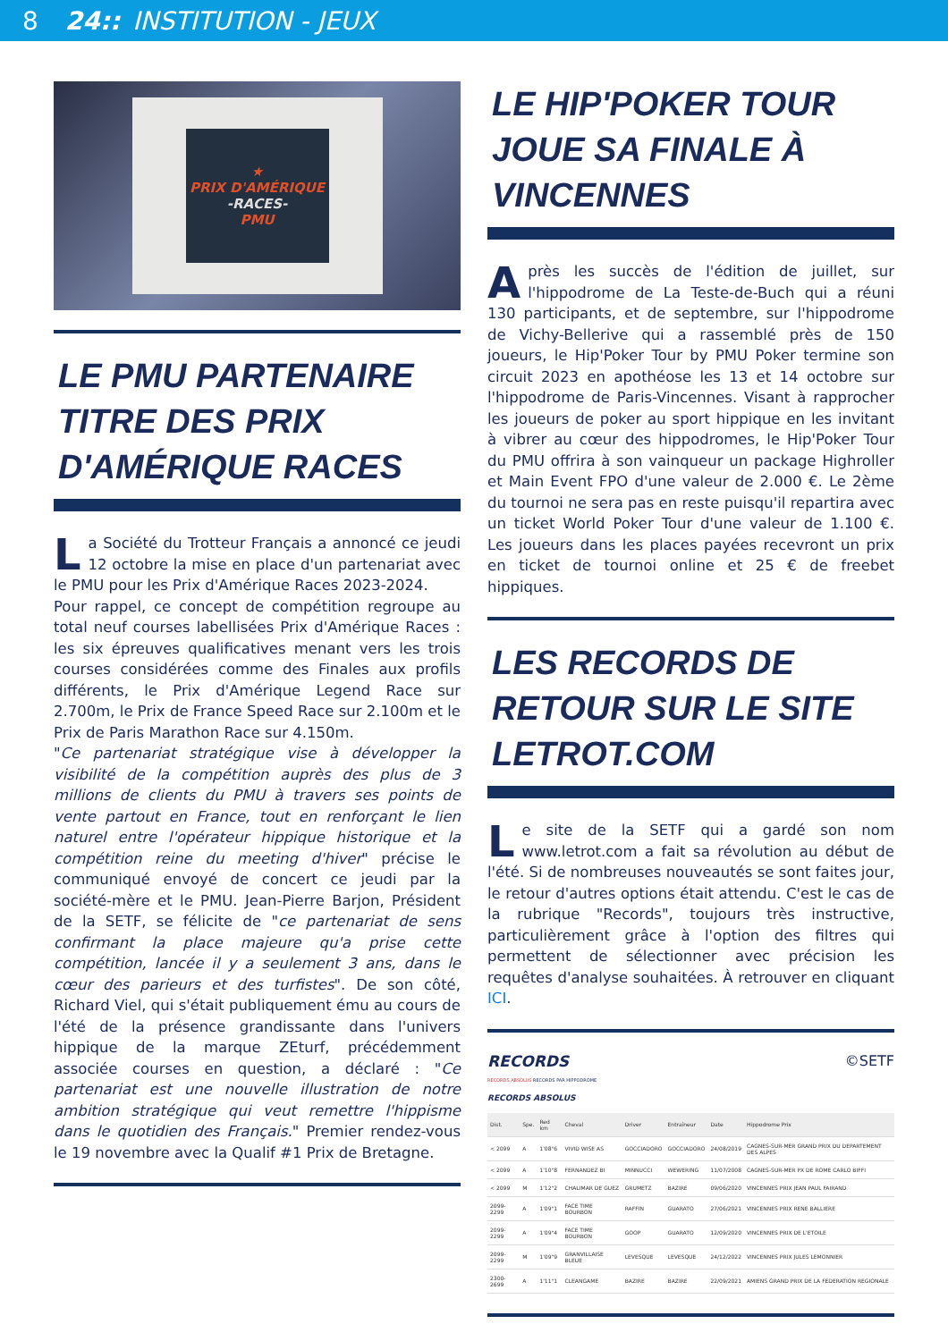8 24:: INSTITUTION - JEUX
★
PRIX D'AMÉRIQUE
-RACES-
PMU
LE PMU PARTENAIRE TITRE DES PRIX D'AMÉRIQUE RACES
La Société du Trotteur Français a annoncé ce jeudi 12 octobre la mise en place d'un partenariat avec le PMU pour les Prix d'Amérique Races 2023-2024.
Pour rappel, ce concept de compétition regroupe au total neuf courses labellisées Prix d'Amérique Races : les six épreuves qualificatives menant vers les trois courses considérées comme des Finales aux profils différents, le Prix d'Amérique Legend Race sur 2.700m, le Prix de France Speed Race sur 2.100m et le Prix de Paris Marathon Race sur 4.150m.
"Ce partenariat stratégique vise à développer la visibilité de la compétition auprès des plus de 3 millions de clients du PMU à travers ses points de vente partout en France, tout en renforçant le lien naturel entre l'opérateur hippique historique et la compétition reine du meeting d'hiver" précise le communiqué envoyé de concert ce jeudi par la société-mère et le PMU. Jean-Pierre Barjon, Président de la SETF, se félicite de "ce partenariat de sens confirmant la place majeure qu'a prise cette compétition, lancée il y a seulement 3 ans, dans le cœur des parieurs et des turfistes". De son côté, Richard Viel, qui s'était publiquement ému au cours de l'été de la présence grandissante dans l'univers hippique de la marque ZEturf, précédemment associée courses en question, a déclaré : "Ce partenariat est une nouvelle illustration de notre ambition stratégique qui veut remettre l'hippisme dans le quotidien des Français." Premier rendez-vous le 19 novembre avec la Qualif #1 Prix de Bretagne.
LE HIP'POKER TOUR JOUE SA FINALE À VINCENNES
Après les succès de l'édition de juillet, sur l'hippodrome de La Teste-de-Buch qui a réuni 130 participants, et de septembre, sur l'hippodrome de Vichy-Bellerive qui a rassemblé près de 150 joueurs, le Hip'Poker Tour by PMU Poker termine son circuit 2023 en apothéose les 13 et 14 octobre sur l'hippodrome de Paris-Vincennes. Visant à rapprocher les joueurs de poker au sport hippique en les invitant à vibrer au cœur des hippodromes, le Hip'Poker Tour du PMU offrira à son vainqueur un package Highroller et Main Event FPO d'une valeur de 2.000 €. Le 2ème du tournoi ne sera pas en reste puisqu'il repartira avec un ticket World Poker Tour d'une valeur de 1.100 €. Les joueurs dans les places payées recevront un prix en ticket de tournoi online et 25 € de freebet hippiques.
LES RECORDS DE RETOUR SUR LE SITE LETROT.COM
Le site de la SETF qui a gardé son nom www.letrot.com a fait sa révolution au début de l'été. Si de nombreuses nouveautés se sont faites jour, le retour d'autres options était attendu. C'est le cas de la rubrique "Records", toujours très instructive, particulièrement grâce à l'option des filtres qui permettent de sélectionner avec précision les requêtes d'analyse souhaitées. À retrouver en cliquant ICI.
RECORDS ©SETF
RECORDS ABSOLUS RECORDS PAR HIPPODROME
RECORDS ABSOLUS
| Dist. | Spe. | Red km | Cheval | Driver | Entraîneur | Date | Hippodrome Prix |
| --- | --- | --- | --- | --- | --- | --- | --- |
| < 2099 | A | 1'08"6 | VIVID WISE AS | GOCCIADORO | GOCCIADORO | 24/08/2019 | CAGNES-SUR-MER GRAND PRIX DU DEPARTEMENT DES ALPES |
| < 2099 | A | 1'10"8 | FERNANDEZ BI | MINNUCCI | WEWERING | 11/07/2008 | CAGNES-SUR-MER PX DE ROME CARLO BIFFI |
| < 2099 | M | 1'12"2 | CHALIMAR DE GUEZ | GRUMETZ | BAZIRE | 09/06/2020 | VINCENNES PRIX JEAN PAUL FAIRAND |
| 2099-2299 | A | 1'09"1 | FACE TIME BOURBON | RAFFIN | GUARATO | 27/06/2021 | VINCENNES PRIX RENE BALLIERE |
| 2099-2299 | A | 1'09"4 | FACE TIME BOURBON | GOOP | GUARATO | 12/09/2020 | VINCENNES PRIX DE L'ETOILE |
| 2099-2299 | M | 1'09"9 | GRANVILLAISE BLEUE | LEVESQUE | LEVESQUE | 24/12/2022 | VINCENNES PRIX JULES LEMONNIER |
| 2300-2699 | A | 1'11"1 | CLEANGAME | BAZIRE | BAZIRE | 22/09/2021 | AMIENS GRAND PRIX DE LA FEDERATION REGIONALE |